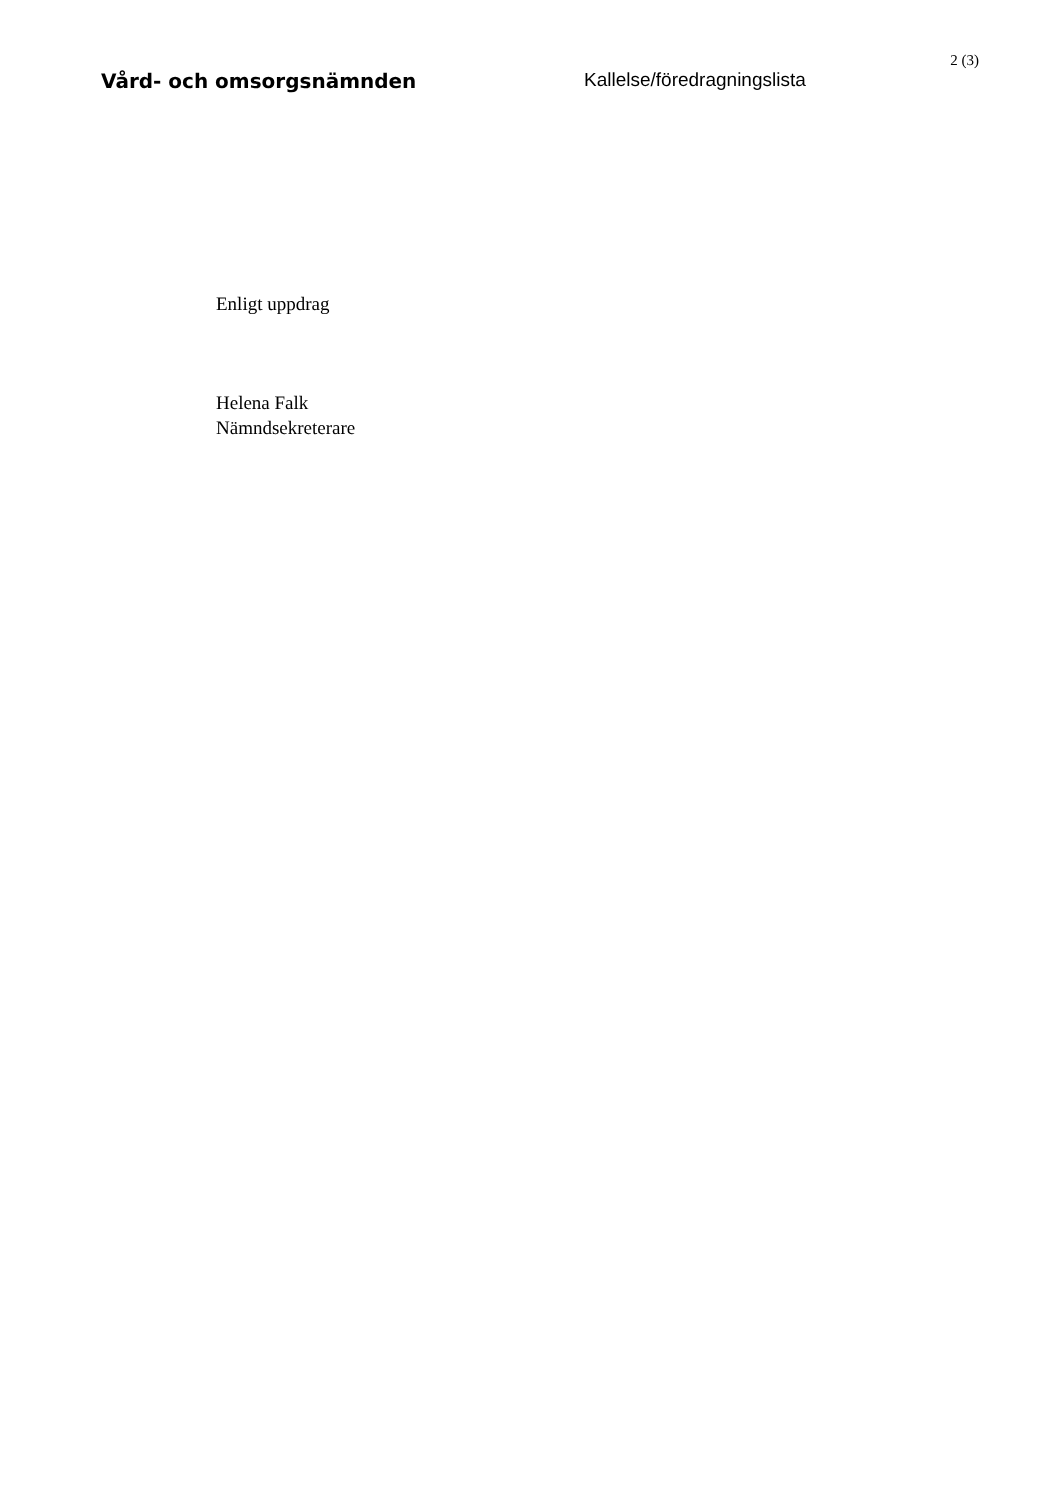2 (3)
Vård- och omsorgsnämnden Kallelse/föredragningslista
Enligt uppdrag
Helena Falk
Nämndsekreterare